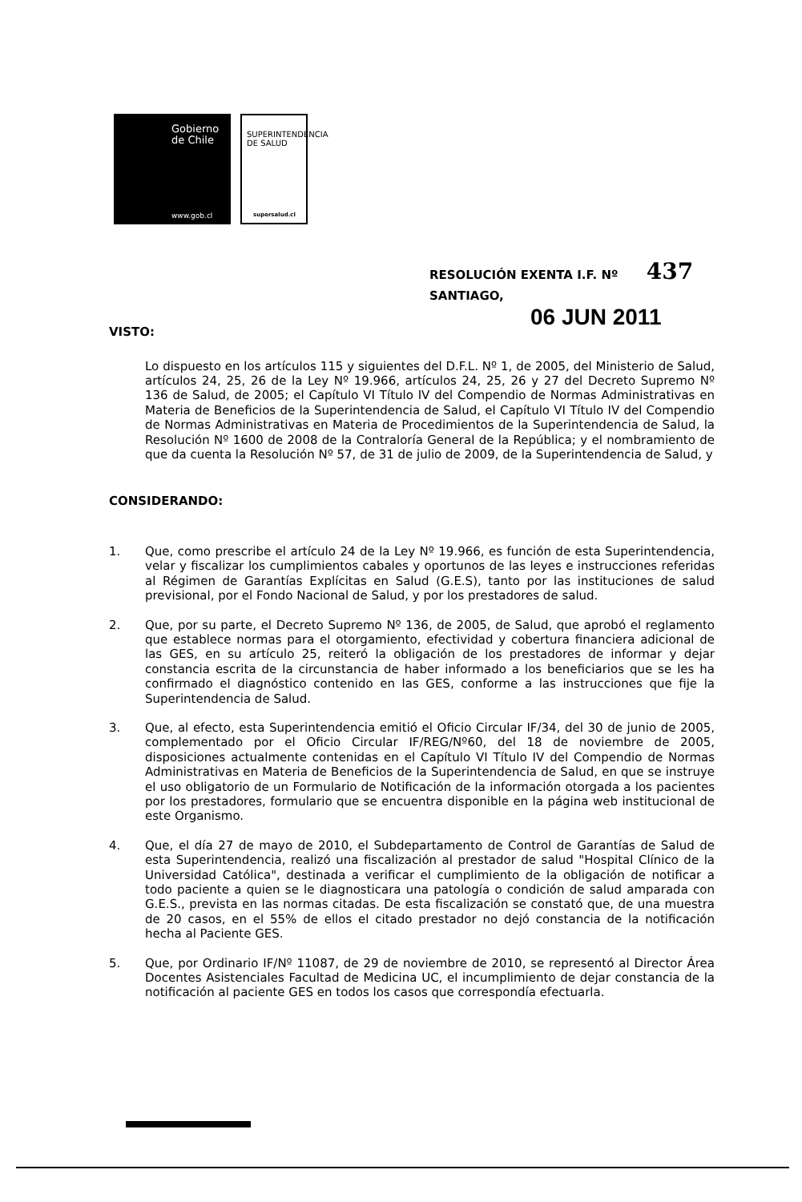Gobierno
de Chile
www.gob.cl
SUPERINTENDENCIA
DE SALUD
supersalud.cl
RESOLUCIÓN EXENTA I.F. Nº 437
SANTIAGO,
06 JUN 2011
VISTO:
Lo dispuesto en los artículos 115 y siguientes del D.F.L. Nº 1, de 2005, del Ministerio de Salud, artículos 24, 25, 26 de la Ley Nº 19.966, artículos 24, 25, 26 y 27 del Decreto Supremo Nº 136 de Salud, de 2005; el Capítulo VI Título IV del Compendio de Normas Administrativas en Materia de Beneficios de la Superintendencia de Salud, el Capítulo VI Título IV del Compendio de Normas Administrativas en Materia de Procedimientos de la Superintendencia de Salud, la Resolución Nº 1600 de 2008 de la Contraloría General de la República; y el nombramiento de que da cuenta la Resolución Nº 57, de 31 de julio de 2009, de la Superintendencia de Salud, y
CONSIDERANDO:
1. Que, como prescribe el artículo 24 de la Ley Nº 19.966, es función de esta Superintendencia, velar y fiscalizar los cumplimientos cabales y oportunos de las leyes e instrucciones referidas al Régimen de Garantías Explícitas en Salud (G.E.S), tanto por las instituciones de salud previsional, por el Fondo Nacional de Salud, y por los prestadores de salud.
2. Que, por su parte, el Decreto Supremo Nº 136, de 2005, de Salud, que aprobó el reglamento que establece normas para el otorgamiento, efectividad y cobertura financiera adicional de las GES, en su artículo 25, reiteró la obligación de los prestadores de informar y dejar constancia escrita de la circunstancia de haber informado a los beneficiarios que se les ha confirmado el diagnóstico contenido en las GES, conforme a las instrucciones que fije la Superintendencia de Salud.
3. Que, al efecto, esta Superintendencia emitió el Oficio Circular IF/34, del 30 de junio de 2005, complementado por el Oficio Circular IF/REG/Nº60, del 18 de noviembre de 2005, disposiciones actualmente contenidas en el Capítulo VI Título IV del Compendio de Normas Administrativas en Materia de Beneficios de la Superintendencia de Salud, en que se instruye el uso obligatorio de un Formulario de Notificación de la información otorgada a los pacientes por los prestadores, formulario que se encuentra disponible en la página web institucional de este Organismo.
4. Que, el día 27 de mayo de 2010, el Subdepartamento de Control de Garantías de Salud de esta Superintendencia, realizó una fiscalización al prestador de salud "Hospital Clínico de la Universidad Católica", destinada a verificar el cumplimiento de la obligación de notificar a todo paciente a quien se le diagnosticara una patología o condición de salud amparada con G.E.S., prevista en las normas citadas. De esta fiscalización se constató que, de una muestra de 20 casos, en el 55% de ellos el citado prestador no dejó constancia de la notificación hecha al Paciente GES.
5. Que, por Ordinario IF/Nº 11087, de 29 de noviembre de 2010, se representó al Director Área Docentes Asistenciales Facultad de Medicina UC, el incumplimiento de dejar constancia de la notificación al paciente GES en todos los casos que correspondía efectuarla.